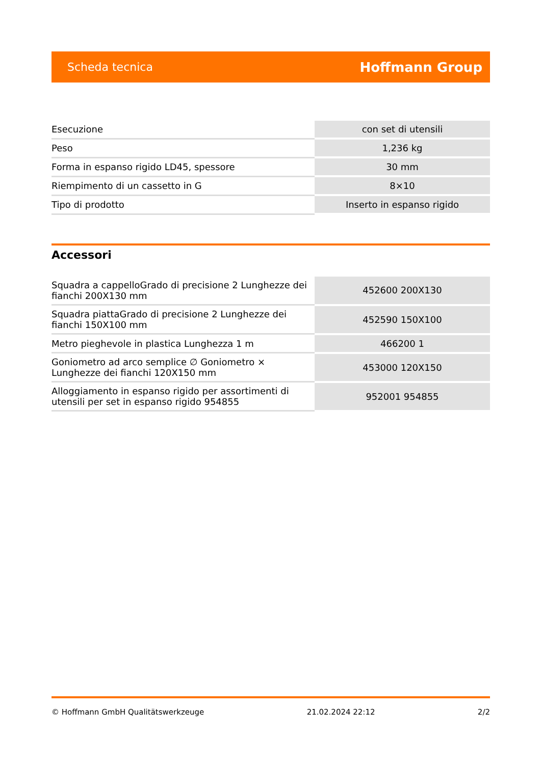Scheda tecnica Hoffmann Group
| Esecuzione | con set di utensili |
| Peso | 1,236 kg |
| Forma in espanso rigido LD45, spessore | 30 mm |
| Riempimento di un cassetto in G | 8×10 |
| Tipo di prodotto | Inserto in espanso rigido |
Accessori
| Squadra a cappelloGrado di precisione 2 Lunghezze dei fianchi 200X130 mm | 452600 200X130 |
| Squadra piattaGrado di precisione 2 Lunghezze dei fianchi 150X100 mm | 452590 150X100 |
| Metro pieghevole in plastica Lunghezza 1 m | 466200 1 |
| Goniometro ad arco semplice ∅ Goniometro × Lunghezze dei fianchi 120X150 mm | 453000 120X150 |
| Alloggiamento in espanso rigido per assortimenti di utensili per set in espanso rigido 954855 | 952001 954855 |
© Hoffmann GmbH Qualitätswerkzeuge 21.02.2024 22:12 2/2